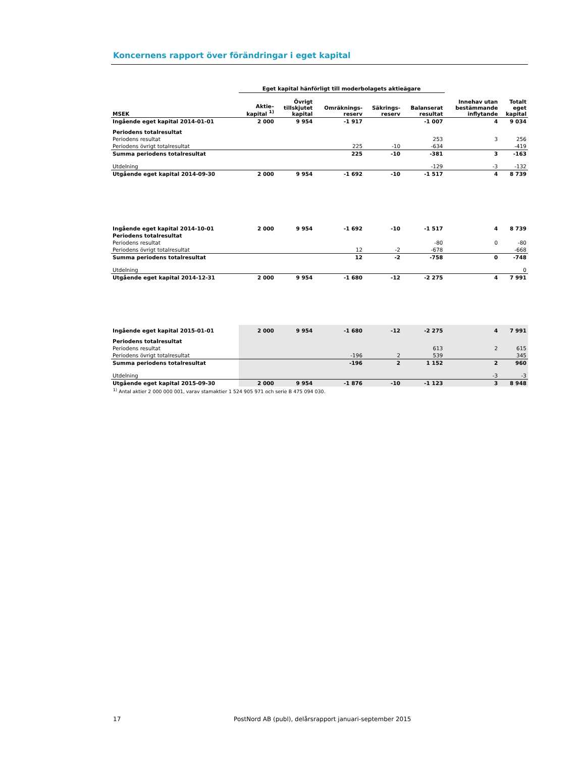Koncernens rapport över förändringar i eget kapital
| | Eget kapital hänförligt till moderbolagets aktieägare | | | | | | |
| --- | --- | --- | --- | --- | --- | --- | --- |
| MSEK | Aktie– kapital <sup>1)</sup> | Övrigt tillskjutet kapital | Omräknings- reserv | Säkrings- reserv | Balanserat resultat | Innehav utan bestämmande inflytande | Totalt eget kapital |
| Ingående eget kapital 2014-01-01 | 2 000 | 9 954 | -1 917 | | -1 007 | 4 | 9 034 |
| Periodens totalresultat | | | | | | | |
| Periodens resultat | | | | | 253 | 3 | 256 |
| Periodens övrigt totalresultat | | | 225 | -10 | -634 | | -419 |
| Summa periodens totalresultat | | | 225 | -10 | -381 | 3 | -163 |
| Utdelning | | | | | -129 | -3 | -132 |
| Utgående eget kapital 2014-09-30 | 2 000 | 9 954 | -1 692 | -10 | -1 517 | 4 | 8 739 |
| Ingående eget kapital 2014-10-01 | 2 000 | 9 954 | -1 692 | -10 | -1 517 | 4 | 8 739 |
| Periodens totalresultat | | | | | | | |
| Periodens resultat | | | | | -80 | 0 | -80 |
| Periodens övrigt totalresultat | | | 12 | -2 | -678 | | -668 |
| Summa periodens totalresultat | | | 12 | -2 | -758 | 0 | -748 |
| Utdelning | | | | | | | 0 |
| Utgående eget kapital 2014-12-31 | 2 000 | 9 954 | -1 680 | -12 | -2 275 | 4 | 7 991 |
| Ingående eget kapital 2015-01-01 | 2 000 | 9 954 | -1 680 | -12 | -2 275 | 4 | 7 991 |
| Periodens totalresultat | | | | | | | |
| Periodens resultat | | | | | 613 | 2 | 615 |
| Periodens övrigt totalresultat | | | -196 | 2 | 539 | | 345 |
| Summa periodens totalresultat | | | -196 | 2 | 1 152 | 2 | 960 |
| Utdelning | | | | | | -3 | -3 |
| Utgående eget kapital 2015-09-30 | 2 000 | 9 954 | -1 876 | -10 | -1 123 | 3 | 8 948 |
<sup>1)</sup> Antal aktier 2 000 000 001, varav stamaktier 1 524 905 971 och serie B 475 094 030.
17 PostNord AB (publ), delårsrapport januari-september 2015